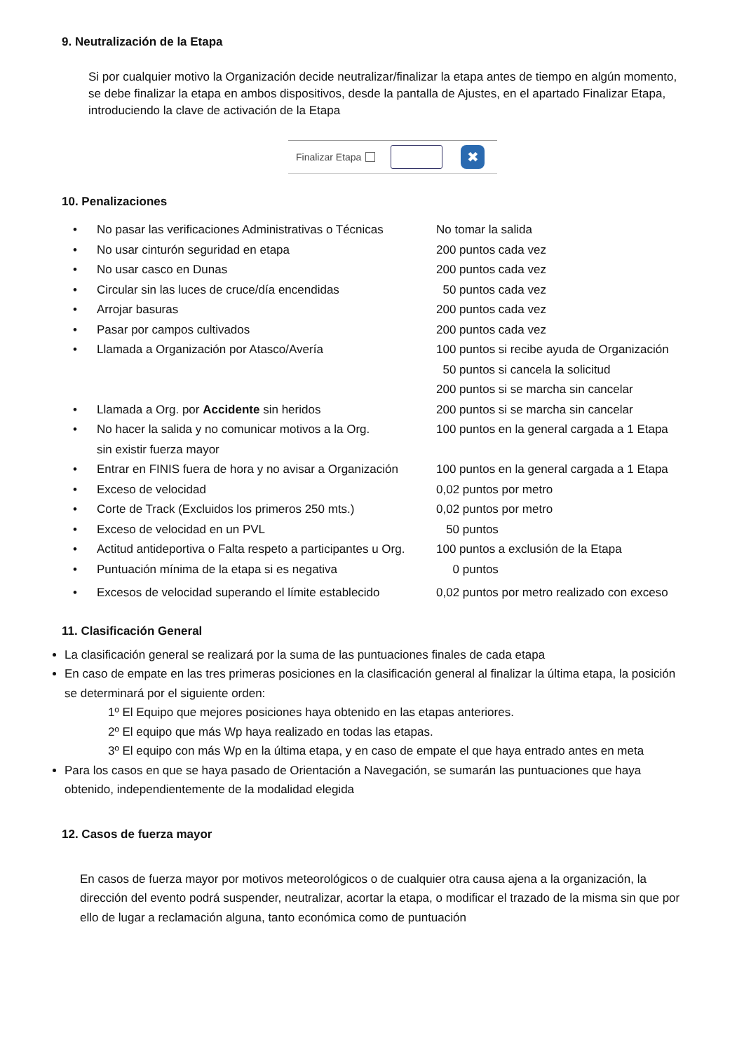9. Neutralización de la Etapa
Si por cualquier motivo la Organización decide neutralizar/finalizar la etapa antes de tiempo en algún momento, se debe finalizar la etapa en ambos dispositivos, desde la pantalla de Ajustes, en el apartado Finalizar Etapa, introduciendo la clave de activación de la Etapa
Finalizar Etapa ✖
10. Penalizaciones
| • | No pasar las verificaciones Administrativas o Técnicas | No tomar la salida |
| • | No usar cinturón seguridad en etapa | 200 puntos cada vez |
| • | No usar casco en Dunas | 200 puntos cada vez |
| • | Circular sin las luces de cruce/día encendidas | 50 puntos cada vez |
| • | Arrojar basuras | 200 puntos cada vez |
| • | Pasar por campos cultivados | 200 puntos cada vez |
| • | Llamada a Organización por Atasco/Avería | 100 puntos si recibe ayuda de Organización 50 puntos si cancela la solicitud 200 puntos si se marcha sin cancelar |
| • | Llamada a Org. por Accidente sin heridos | 200 puntos si se marcha sin cancelar |
| • | No hacer la salida y no comunicar motivos a la Org. sin existir fuerza mayor | 100 puntos en la general cargada a 1 Etapa |
| • | Entrar en FINIS fuera de hora y no avisar a Organización | 100 puntos en la general cargada a 1 Etapa |
| • | Exceso de velocidad | 0,02 puntos por metro |
| • | Corte de Track (Excluidos los primeros 250 mts.) | 0,02 puntos por metro |
| • | Exceso de velocidad en un PVL | 50 puntos |
| • | Actitud antideportiva o Falta respeto a participantes u Org. | 100 puntos a exclusión de la Etapa |
| • | Puntuación mínima de la etapa si es negativa | 0 puntos |
| • | Excesos de velocidad superando el límite establecido | 0,02 puntos por metro realizado con exceso |
11. Clasificación General
La clasificación general se realizará por la suma de las puntuaciones finales de cada etapa
En caso de empate en las tres primeras posiciones en la clasificación general al finalizar la última etapa, la posición se determinará por el siguiente orden:
1º El Equipo que mejores posiciones haya obtenido en las etapas anteriores.
2º El equipo que más Wp haya realizado en todas las etapas.
3º El equipo con más Wp en la última etapa, y en caso de empate el que haya entrado antes en meta
Para los casos en que se haya pasado de Orientación a Navegación, se sumarán las puntuaciones que haya obtenido, independientemente de la modalidad elegida
12. Casos de fuerza mayor
En casos de fuerza mayor por motivos meteorológicos o de cualquier otra causa ajena a la organización, la dirección del evento podrá suspender, neutralizar, acortar la etapa, o modificar el trazado de la misma sin que por ello de lugar a reclamación alguna, tanto económica como de puntuación